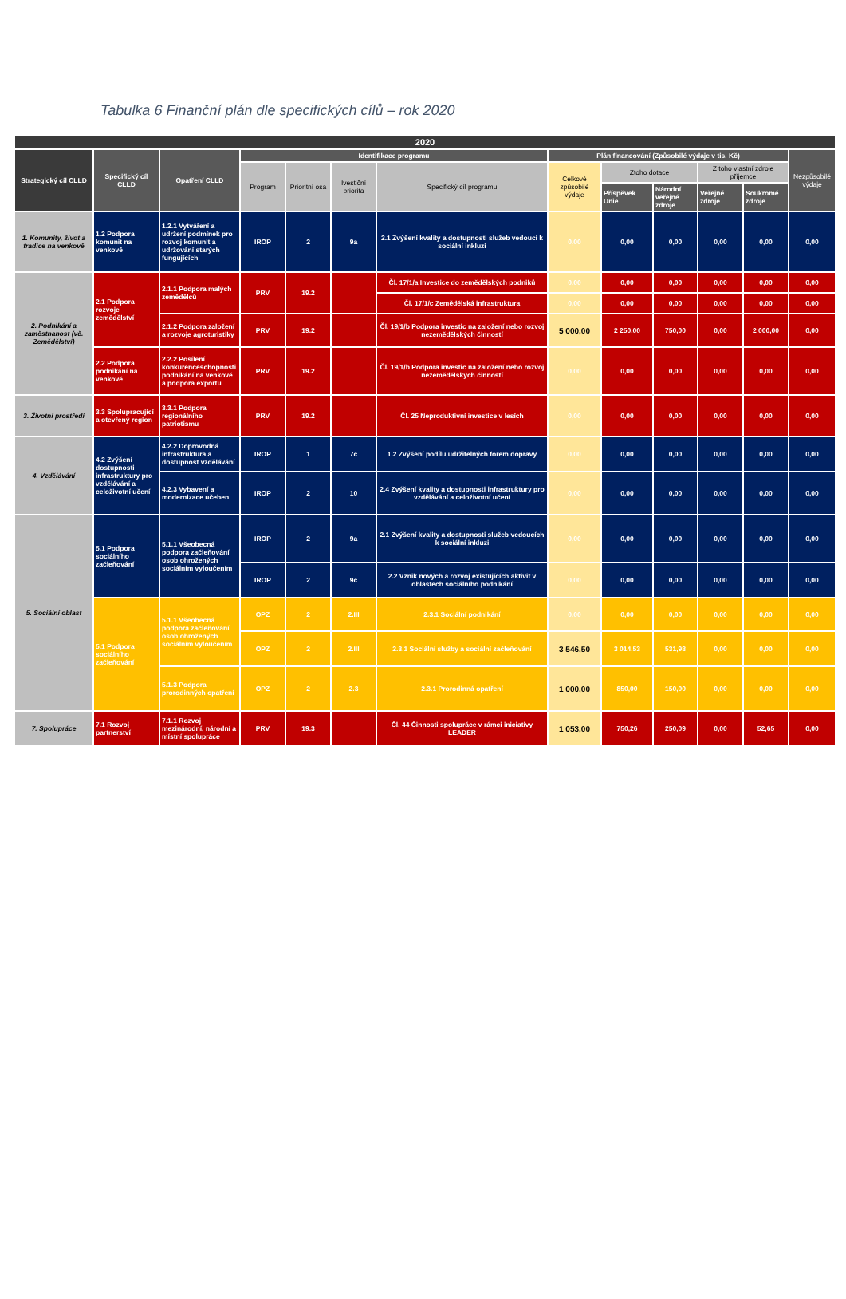Tabulka 6 Finanční plán dle specifických cílů – rok 2020
| 2020 | | | | | | | | | | | | |
| --- | --- | --- | --- | --- | --- | --- | --- | --- | --- | --- | --- | --- |
| Strategický cíl CLLD | Specifický cíl CLLD | Opatření CLLD | Identifikace programu | | | | Plán financování (Způsobilé výdaje v tis. Kč) | | | | | Nezpůsobilé výdaje |
| | | | Program | Prioritní osa | Ivestiční priorita | Specifický cíl programu | Celkové způsobilé výdaje | Ztoho dotace | | Z toho vlastní zdroje příjemce | | |
| | | | | | | | | Příspěvek Unie | Národní veřejné zdroje | Veřejné zdroje | Soukromé zdroje | |
| 1. Komunity, život a tradice na venkově | 1.2 Podpora komunit na venkově | 1.2.1 Vytváření a udržení podmínek pro rozvoj komunit a udržování starých fungujících | IROP | 2 | 9a | 2.1 Zvýšení kvality a dostupnosti služeb vedoucí k sociální inkluzi | 0,00 | 0,00 | 0,00 | 0,00 | 0,00 | 0,00 |
| 2. Podnikání a zaměstnanost (vč. Zemědělství) | 2.1 Podpora rozvoje zemědělství | 2.1.1 Podpora malých zemědělců | PRV | 19.2 | | Čl. 17/1/a Investice do zemědělských podniků | 0,00 | 0,00 | 0,00 | 0,00 | 0,00 | 0,00 |
| | | | | | | Čl. 17/1/c Zemědělská infrastruktura | 0,00 | 0,00 | 0,00 | 0,00 | 0,00 | 0,00 |
| | | 2.1.2 Podpora založení a rozvoje agroturistiky | PRV | 19.2 | | Čl. 19/1/b Podpora investic na založení nebo rozvoj nezemědělských činností | 5 000,00 | 2 250,00 | 750,00 | 0,00 | 2 000,00 | 0,00 |
| | 2.2 Podpora podnikání na venkově | 2.2.2 Posílení konkurenceschopnosti podnikání na venkově a podpora exportu | PRV | 19.2 | | Čl. 19/1/b Podpora investic na založení nebo rozvoj nezemědělských činností | 0,00 | 0,00 | 0,00 | 0,00 | 0,00 | 0,00 |
| 3. Životní prostředí | 3.3 Spolupracující a otevřený region | 3.3.1 Podpora regionálního patriotismu | PRV | 19.2 | | Čl. 25 Neproduktivní investice v lesích | 0,00 | 0,00 | 0,00 | 0,00 | 0,00 | 0,00 |
| 4. Vzdělávání | 4.2 Zvýšení dostupnosti infrastruktury pro vzdělávání a celoživotní učení | 4.2.2 Doprovodná infrastruktura a dostupnost vzdělávání | IROP | 1 | 7c | 1.2 Zvýšení podílu udržitelných forem dopravy | 0,00 | 0,00 | 0,00 | 0,00 | 0,00 | 0,00 |
| | | 4.2.3 Vybavení a modernizace učeben | IROP | 2 | 10 | 2.4 Zvýšení kvality a dostupnosti infrastruktury pro vzdělávání a celoživotní učení | 0,00 | 0,00 | 0,00 | 0,00 | 0,00 | 0,00 |
| 5. Sociální oblast | 5.1 Podpora sociálního začleňování | 5.1.1 Všeobecná podpora začleňování osob ohrožených sociálním vyloučením | IROP | 2 | 9a | 2.1 Zvýšení kvality a dostupnosti služeb vedoucích k sociální inkluzi | 0,00 | 0,00 | 0,00 | 0,00 | 0,00 | 0,00 |
| | | | IROP | 2 | 9c | 2.2 Vznik nových a rozvoj existujících aktivit v oblastech sociálního podnikání | 0,00 | 0,00 | 0,00 | 0,00 | 0,00 | 0,00 |
| | 5.1 Podpora sociálního začleňování | 5.1.1 Všeobecná podpora začleňování osob ohrožených sociálním vyloučením | OPZ | 2 | 2.III | 2.3.1 Sociální podnikání | 0,00 | 0,00 | 0,00 | 0,00 | 0,00 | 0,00 |
| | | | OPZ | 2 | 2.III | 2.3.1 Sociální služby a sociální začleňování | 3 546,50 | 3 014,53 | 531,98 | 0,00 | 0,00 | 0,00 |
| | | 5.1.3 Podpora prorodinných opatření | OPZ | 2 | 2.3 | 2.3.1 Prorodinná opatření | 1 000,00 | 850,00 | 150,00 | 0,00 | 0,00 | 0,00 |
| 7. Spolupráce | 7.1 Rozvoj partnerství | 7.1.1 Rozvoj mezinárodní, národní a místní spolupráce | PRV | 19.3 | | Čl. 44 Činnosti spolupráce v rámci iniciativy LEADER | 1 053,00 | 750,26 | 250,09 | 0,00 | 52,65 | 0,00 |